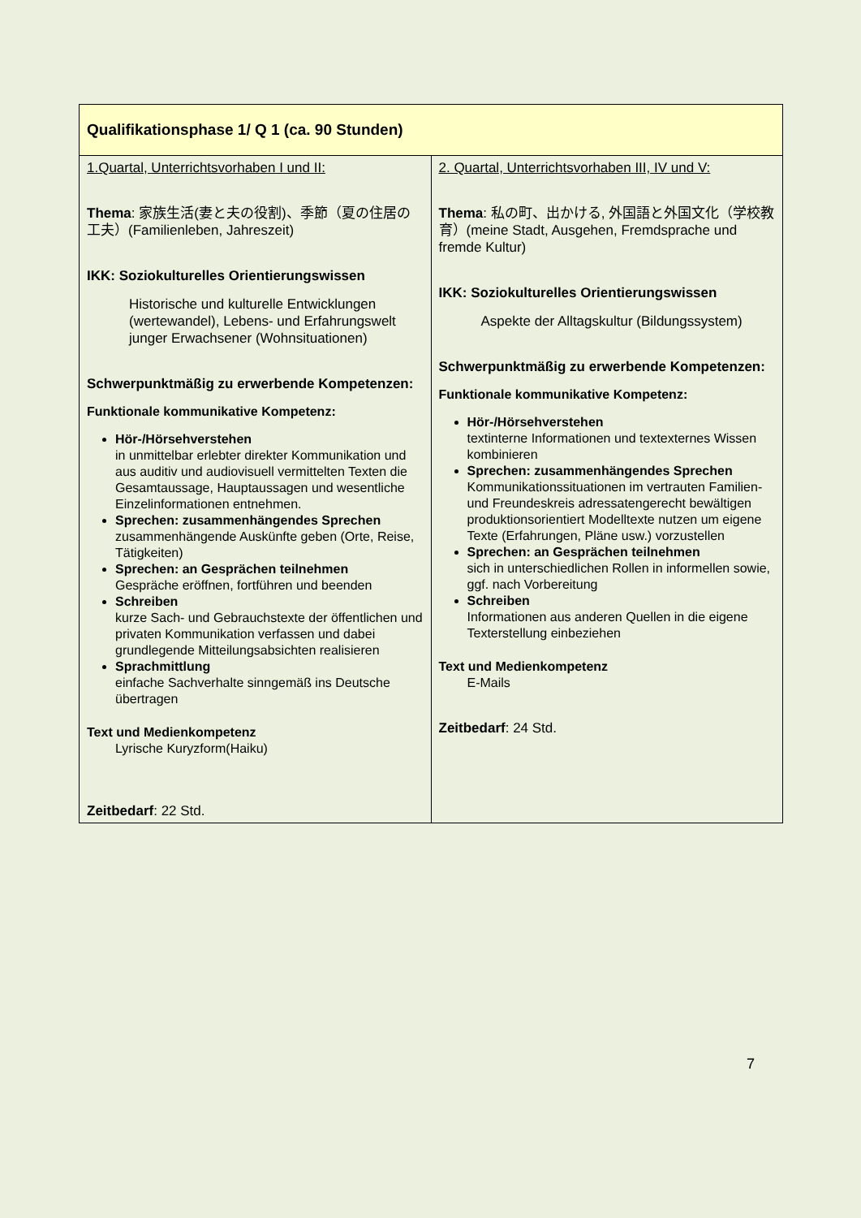| Qualifikationsphase 1/ Q 1 (ca. 90 Stunden) | |
| --- | --- |
| 1.Quartal, Unterrichtsvorhaben I und II: Thema : 家族生活(妻と夫の役割)、季節（夏の住居の工夫）(Familienleben, Jahreszeit) IKK: Soziokulturelles Orientierungswissen Historische und kulturelle Entwicklungen (wertewandel), Lebens- und Erfahrungswelt junger Erwachsener (Wohnsituationen) Schwerpunktmäßig zu erwerbende Kompetenzen: Funktionale kommunikative Kompetenz: Hör-/Hörsehverstehen in unmittelbar erlebter direkter Kommunikation und aus auditiv und audiovisuell vermittelten Texten die Gesamtaussage, Hauptaussagen und wesentliche Einzelinformationen entnehmen. Sprechen: zusammenhängendes Sprechen zusammenhängende Auskünfte geben (Orte, Reise, Tätigkeiten) Sprechen: an Gesprächen teilnehmen Gespräche eröffnen, fortführen und beenden Schreiben kurze Sach- und Gebrauchstexte der öffentlichen und privaten Kommunikation verfassen und dabei grundlegende Mitteilungsabsichten realisieren Sprachmittlung einfache Sachverhalte sinngemäß ins Deutsche übertragen Text und Medienkompetenz Lyrische Kuryzform(Haiku) Zeitbedarf : 22 Std. | 2. Quartal, Unterrichtsvorhaben III, IV und V: Thema : 私の町、出かける, 外国語と外国文化（学校教育）(meine Stadt, Ausgehen, Fremdsprache und fremde Kultur) IKK: Soziokulturelles Orientierungswissen Aspekte der Alltagskultur (Bildungssystem) Schwerpunktmäßig zu erwerbende Kompetenzen: Funktionale kommunikative Kompetenz: Hör-/Hörsehverstehen textinterne Informationen und textexternes Wissen kombinieren Sprechen: zusammenhängendes Sprechen Kommunikationssituationen im vertrauten Familien- und Freundeskreis adressatengerecht bewältigen produktionsorientiert Modelltexte nutzen um eigene Texte (Erfahrungen, Pläne usw.) vorzustellen Sprechen: an Gesprächen teilnehmen sich in unterschiedlichen Rollen in informellen sowie, ggf. nach Vorbereitung Schreiben Informationen aus anderen Quellen in die eigene Texterstellung einbeziehen Text und Medienkompetenz E-Mails Zeitbedarf : 24 Std. |
7